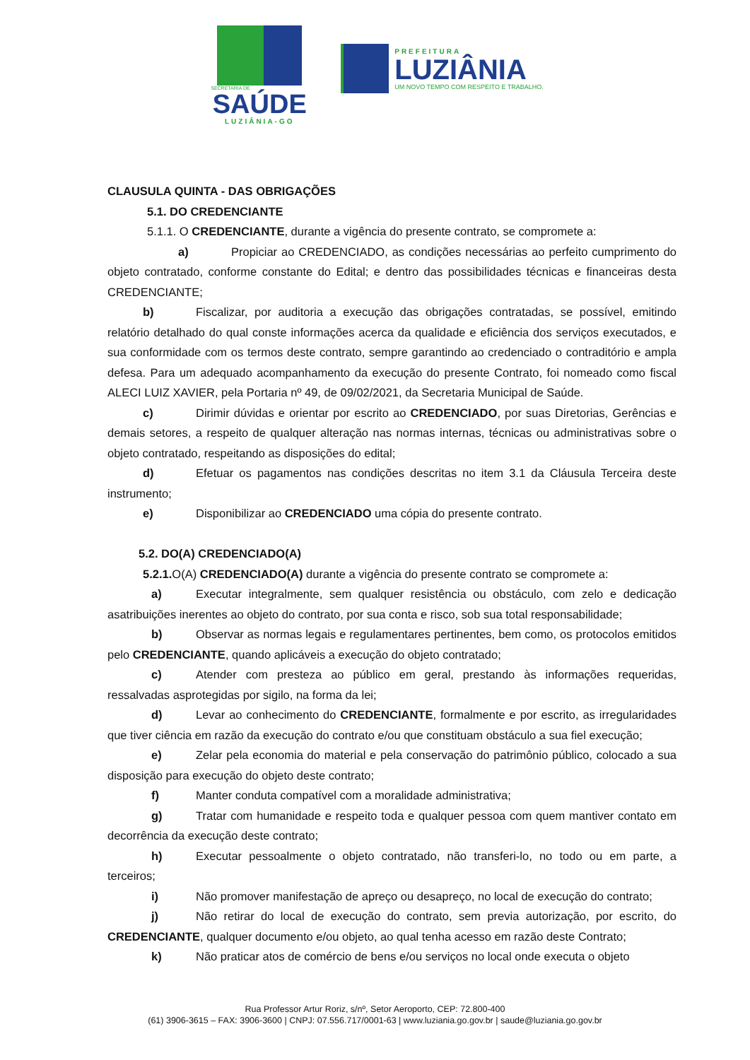SECRETARIA DE
SAÚDE
LUZIÂNIA-GO
PREFEITURA
LUZIÂNIA
UM NOVO TEMPO COM RESPEITO E TRABALHO.
CLAUSULA QUINTA - DAS OBRIGAÇÕES
5.1. DO CREDENCIANTE
5.1.1. O CREDENCIANTE, durante a vigência do presente contrato, se compromete a:
a) Propiciar ao CREDENCIADO, as condições necessárias ao perfeito cumprimento do objeto contratado, conforme constante do Edital; e dentro das possibilidades técnicas e financeiras desta CREDENCIANTE;
b) Fiscalizar, por auditoria a execução das obrigações contratadas, se possível, emitindo relatório detalhado do qual conste informações acerca da qualidade e eficiência dos serviços executados, e sua conformidade com os termos deste contrato, sempre garantindo ao credenciado o contraditório e ampla defesa. Para um adequado acompanhamento da execução do presente Contrato, foi nomeado como fiscal ALECI LUIZ XAVIER, pela Portaria nº 49, de 09/02/2021, da Secretaria Municipal de Saúde.
c) Dirimir dúvidas e orientar por escrito ao CREDENCIADO, por suas Diretorias, Gerências e demais setores, a respeito de qualquer alteração nas normas internas, técnicas ou administrativas sobre o objeto contratado, respeitando as disposições do edital;
d) Efetuar os pagamentos nas condições descritas no item 3.1 da Cláusula Terceira deste instrumento;
e) Disponibilizar ao CREDENCIADO uma cópia do presente contrato.
5.2. DO(A) CREDENCIADO(A)
5.2.1. O(A) CREDENCIADO(A) durante a vigência do presente contrato se compromete a:
a) Executar integralmente, sem qualquer resistência ou obstáculo, com zelo e dedicação asatribuições inerentes ao objeto do contrato, por sua conta e risco, sob sua total responsabilidade;
b) Observar as normas legais e regulamentares pertinentes, bem como, os protocolos emitidos pelo CREDENCIANTE, quando aplicáveis a execução do objeto contratado;
c) Atender com presteza ao público em geral, prestando às informações requeridas, ressalvadas asprotegidas por sigilo, na forma da lei;
d) Levar ao conhecimento do CREDENCIANTE, formalmente e por escrito, as irregularidades que tiver ciência em razão da execução do contrato e/ou que constituam obstáculo a sua fiel execução;
e) Zelar pela economia do material e pela conservação do patrimônio público, colocado a sua disposição para execução do objeto deste contrato;
f) Manter conduta compatível com a moralidade administrativa;
g) Tratar com humanidade e respeito toda e qualquer pessoa com quem mantiver contato em decorrência da execução deste contrato;
h) Executar pessoalmente o objeto contratado, não transferi-lo, no todo ou em parte, a terceiros;
i) Não promover manifestação de apreço ou desapreço, no local de execução do contrato;
j) Não retirar do local de execução do contrato, sem previa autorização, por escrito, do CREDENCIANTE, qualquer documento e/ou objeto, ao qual tenha acesso em razão deste Contrato;
k) Não praticar atos de comércio de bens e/ou serviços no local onde executa o objeto
Rua Professor Artur Roriz, s/nº, Setor Aeroporto, CEP: 72.800-400
(61) 3906-3615 – FAX: 3906-3600 | CNPJ: 07.556.717/0001-63 | www.luziania.go.gov.br | saude@luziania.go.gov.br